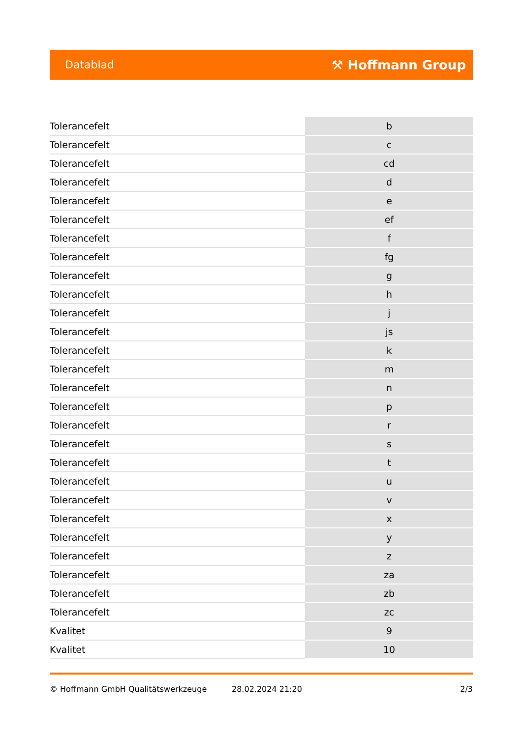Datablad ⚒ Hoffmann Group
| Tolerancefelt | b |
| Tolerancefelt | c |
| Tolerancefelt | cd |
| Tolerancefelt | d |
| Tolerancefelt | e |
| Tolerancefelt | ef |
| Tolerancefelt | f |
| Tolerancefelt | fg |
| Tolerancefelt | g |
| Tolerancefelt | h |
| Tolerancefelt | j |
| Tolerancefelt | js |
| Tolerancefelt | k |
| Tolerancefelt | m |
| Tolerancefelt | n |
| Tolerancefelt | p |
| Tolerancefelt | r |
| Tolerancefelt | s |
| Tolerancefelt | t |
| Tolerancefelt | u |
| Tolerancefelt | v |
| Tolerancefelt | x |
| Tolerancefelt | y |
| Tolerancefelt | z |
| Tolerancefelt | za |
| Tolerancefelt | zb |
| Tolerancefelt | zc |
| Kvalitet | 9 |
| Kvalitet | 10 |
© Hoffmann GmbH Qualitätswerkzeuge 28.02.2024 21:20 2/3